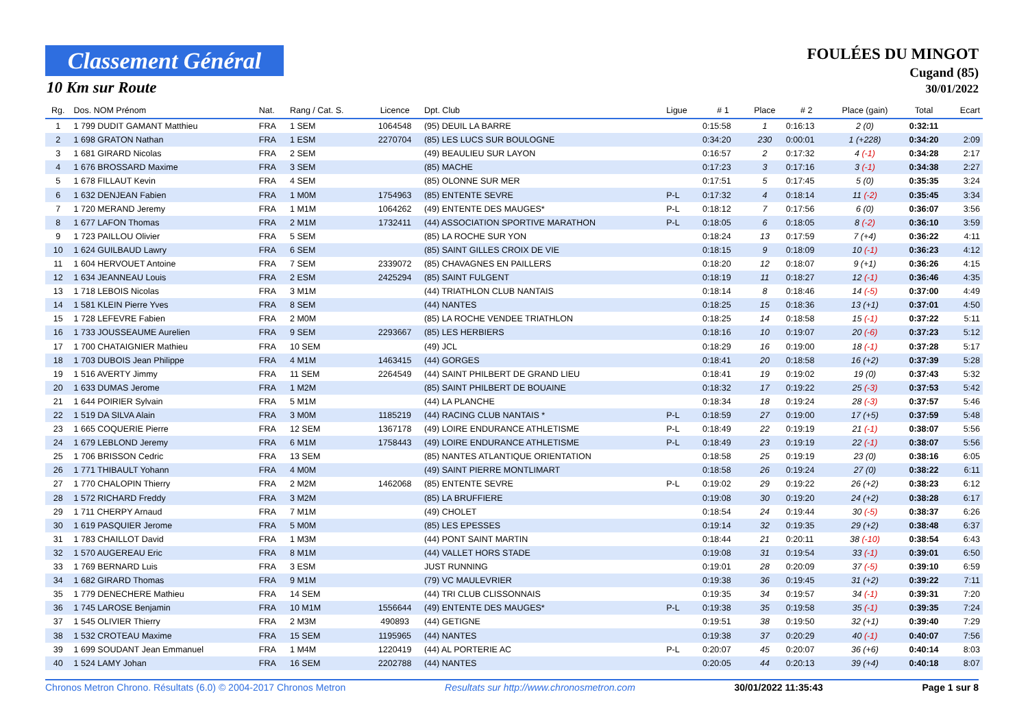Classement Général
10 Km sur Route
FOULÉES DU MINGOT
Cugand (85)
30/01/2022
| Rg. | Dos. NOM Prénom | Nat. | Rang / Cat. S. | Licence | Dpt. Club | Ligue | # 1 | Place | # 2 | Place (gain) | Total | Ecart |
| --- | --- | --- | --- | --- | --- | --- | --- | --- | --- | --- | --- | --- |
| 1 | 1 799 DUDIT GAMANT Matthieu | FRA | 1 SEM | 1064548 | (95) DEUIL LA BARRE | | 0:15:58 | 1 | 0:16:13 | 2 (0) | 0:32:11 | |
| 2 | 1 698 GRATON Nathan | FRA | 1 ESM | 2270704 | (85) LES LUCS SUR BOULOGNE | | 0:34:20 | 230 | 0:00:01 | 1 (+228) | 0:34:20 | 2:09 |
| 3 | 1 681 GIRARD Nicolas | FRA | 2 SEM | | (49) BEAULIEU SUR LAYON | | 0:16:57 | 2 | 0:17:32 | 4 (-1) | 0:34:28 | 2:17 |
| 4 | 1 676 BROSSARD Maxime | FRA | 3 SEM | | (85) MACHE | | 0:17:23 | 3 | 0:17:16 | 3 (-1) | 0:34:38 | 2:27 |
| 5 | 1 678 FILLAUT Kevin | FRA | 4 SEM | | (85) OLONNE SUR MER | | 0:17:51 | 5 | 0:17:45 | 5 (0) | 0:35:35 | 3:24 |
| 6 | 1 632 DENJEAN Fabien | FRA | 1 M0M | 1754963 | (85) ENTENTE SEVRE | P-L | 0:17:32 | 4 | 0:18:14 | 11 (-2) | 0:35:45 | 3:34 |
| 7 | 1 720 MERAND Jeremy | FRA | 1 M1M | 1064262 | (49) ENTENTE DES MAUGES* | P-L | 0:18:12 | 7 | 0:17:56 | 6 (0) | 0:36:07 | 3:56 |
| 8 | 1 677 LAFON Thomas | FRA | 2 M1M | 1732411 | (44) ASSOCIATION SPORTIVE MARATHON | P-L | 0:18:05 | 6 | 0:18:05 | 8 (-2) | 0:36:10 | 3:59 |
| 9 | 1 723 PAILLOU Olivier | FRA | 5 SEM | | (85) LA ROCHE SUR YON | | 0:18:24 | 13 | 0:17:59 | 7 (+4) | 0:36:22 | 4:11 |
| 10 | 1 624 GUILBAUD Lawry | FRA | 6 SEM | | (85) SAINT GILLES CROIX DE VIE | | 0:18:15 | 9 | 0:18:09 | 10 (-1) | 0:36:23 | 4:12 |
| 11 | 1 604 HERVOUET Antoine | FRA | 7 SEM | 2339072 | (85) CHAVAGNES EN PAILLERS | | 0:18:20 | 12 | 0:18:07 | 9 (+1) | 0:36:26 | 4:15 |
| 12 | 1 634 JEANNEAU Louis | FRA | 2 ESM | 2425294 | (85) SAINT FULGENT | | 0:18:19 | 11 | 0:18:27 | 12 (-1) | 0:36:46 | 4:35 |
| 13 | 1 718 LEBOIS Nicolas | FRA | 3 M1M | | (44) TRIATHLON CLUB NANTAIS | | 0:18:14 | 8 | 0:18:46 | 14 (-5) | 0:37:00 | 4:49 |
| 14 | 1 581 KLEIN Pierre Yves | FRA | 8 SEM | | (44) NANTES | | 0:18:25 | 15 | 0:18:36 | 13 (+1) | 0:37:01 | 4:50 |
| 15 | 1 728 LEFEVRE Fabien | FRA | 2 M0M | | (85) LA ROCHE VENDEE TRIATHLON | | 0:18:25 | 14 | 0:18:58 | 15 (-1) | 0:37:22 | 5:11 |
| 16 | 1 733 JOUSSEAUME Aurelien | FRA | 9 SEM | 2293667 | (85) LES HERBIERS | | 0:18:16 | 10 | 0:19:07 | 20 (-6) | 0:37:23 | 5:12 |
| 17 | 1 700 CHATAIGNIER Mathieu | FRA | 10 SEM | | (49) JCL | | 0:18:29 | 16 | 0:19:00 | 18 (-1) | 0:37:28 | 5:17 |
| 18 | 1 703 DUBOIS Jean Philippe | FRA | 4 M1M | 1463415 | (44) GORGES | | 0:18:41 | 20 | 0:18:58 | 16 (+2) | 0:37:39 | 5:28 |
| 19 | 1 516 AVERTY Jimmy | FRA | 11 SEM | 2264549 | (44) SAINT PHILBERT DE GRAND LIEU | | 0:18:41 | 19 | 0:19:02 | 19 (0) | 0:37:43 | 5:32 |
| 20 | 1 633 DUMAS Jerome | FRA | 1 M2M | | (85) SAINT PHILBERT DE BOUAINE | | 0:18:32 | 17 | 0:19:22 | 25 (-3) | 0:37:53 | 5:42 |
| 21 | 1 644 POIRIER Sylvain | FRA | 5 M1M | | (44) LA PLANCHE | | 0:18:34 | 18 | 0:19:24 | 28 (-3) | 0:37:57 | 5:46 |
| 22 | 1 519 DA SILVA Alain | FRA | 3 M0M | 1185219 | (44) RACING CLUB NANTAIS * | P-L | 0:18:59 | 27 | 0:19:00 | 17 (+5) | 0:37:59 | 5:48 |
| 23 | 1 665 COQUERIE Pierre | FRA | 12 SEM | 1367178 | (49) LOIRE ENDURANCE ATHLETISME | P-L | 0:18:49 | 22 | 0:19:19 | 21 (-1) | 0:38:07 | 5:56 |
| 24 | 1 679 LEBLOND Jeremy | FRA | 6 M1M | 1758443 | (49) LOIRE ENDURANCE ATHLETISME | P-L | 0:18:49 | 23 | 0:19:19 | 22 (-1) | 0:38:07 | 5:56 |
| 25 | 1 706 BRISSON Cedric | FRA | 13 SEM | | (85) NANTES ATLANTIQUE ORIENTATION | | 0:18:58 | 25 | 0:19:19 | 23 (0) | 0:38:16 | 6:05 |
| 26 | 1 771 THIBAULT Yohann | FRA | 4 M0M | | (49) SAINT PIERRE MONTLIMART | | 0:18:58 | 26 | 0:19:24 | 27 (0) | 0:38:22 | 6:11 |
| 27 | 1 770 CHALOPIN Thierry | FRA | 2 M2M | 1462068 | (85) ENTENTE SEVRE | P-L | 0:19:02 | 29 | 0:19:22 | 26 (+2) | 0:38:23 | 6:12 |
| 28 | 1 572 RICHARD Freddy | FRA | 3 M2M | | (85) LA BRUFFIERE | | 0:19:08 | 30 | 0:19:20 | 24 (+2) | 0:38:28 | 6:17 |
| 29 | 1 711 CHERPY Arnaud | FRA | 7 M1M | | (49) CHOLET | | 0:18:54 | 24 | 0:19:44 | 30 (-5) | 0:38:37 | 6:26 |
| 30 | 1 619 PASQUIER Jerome | FRA | 5 M0M | | (85) LES EPESSES | | 0:19:14 | 32 | 0:19:35 | 29 (+2) | 0:38:48 | 6:37 |
| 31 | 1 783 CHAILLOT David | FRA | 1 M3M | | (44) PONT SAINT MARTIN | | 0:18:44 | 21 | 0:20:11 | 38 (-10) | 0:38:54 | 6:43 |
| 32 | 1 570 AUGEREAU Eric | FRA | 8 M1M | | (44) VALLET HORS STADE | | 0:19:08 | 31 | 0:19:54 | 33 (-1) | 0:39:01 | 6:50 |
| 33 | 1 769 BERNARD Luis | FRA | 3 ESM | | JUST RUNNING | | 0:19:01 | 28 | 0:20:09 | 37 (-5) | 0:39:10 | 6:59 |
| 34 | 1 682 GIRARD Thomas | FRA | 9 M1M | | (79) VC MAULEVRIER | | 0:19:38 | 36 | 0:19:45 | 31 (+2) | 0:39:22 | 7:11 |
| 35 | 1 779 DENECHERE Mathieu | FRA | 14 SEM | | (44) TRI CLUB CLISSONNAIS | | 0:19:35 | 34 | 0:19:57 | 34 (-1) | 0:39:31 | 7:20 |
| 36 | 1 745 LAROSE Benjamin | FRA | 10 M1M | 1556644 | (49) ENTENTE DES MAUGES* | P-L | 0:19:38 | 35 | 0:19:58 | 35 (-1) | 0:39:35 | 7:24 |
| 37 | 1 545 OLIVIER Thierry | FRA | 2 M3M | 490893 | (44) GETIGNE | | 0:19:51 | 38 | 0:19:50 | 32 (+1) | 0:39:40 | 7:29 |
| 38 | 1 532 CROTEAU Maxime | FRA | 15 SEM | 1195965 | (44) NANTES | | 0:19:38 | 37 | 0:20:29 | 40 (-1) | 0:40:07 | 7:56 |
| 39 | 1 699 SOUDANT Jean Emmanuel | FRA | 1 M4M | 1220419 | (44) AL PORTERIE AC | P-L | 0:20:07 | 45 | 0:20:07 | 36 (+6) | 0:40:14 | 8:03 |
| 40 | 1 524 LAMY Johan | FRA | 16 SEM | 2202788 | (44) NANTES | | 0:20:05 | 44 | 0:20:13 | 39 (+4) | 0:40:18 | 8:07 |
Chronos Metron Chrono. Résultats (6.0) © 2004-2017 Chronos Metron Resultats sur http://www.chronosmetron.com 30/01/2022 11:35:43 Page 1 sur 8